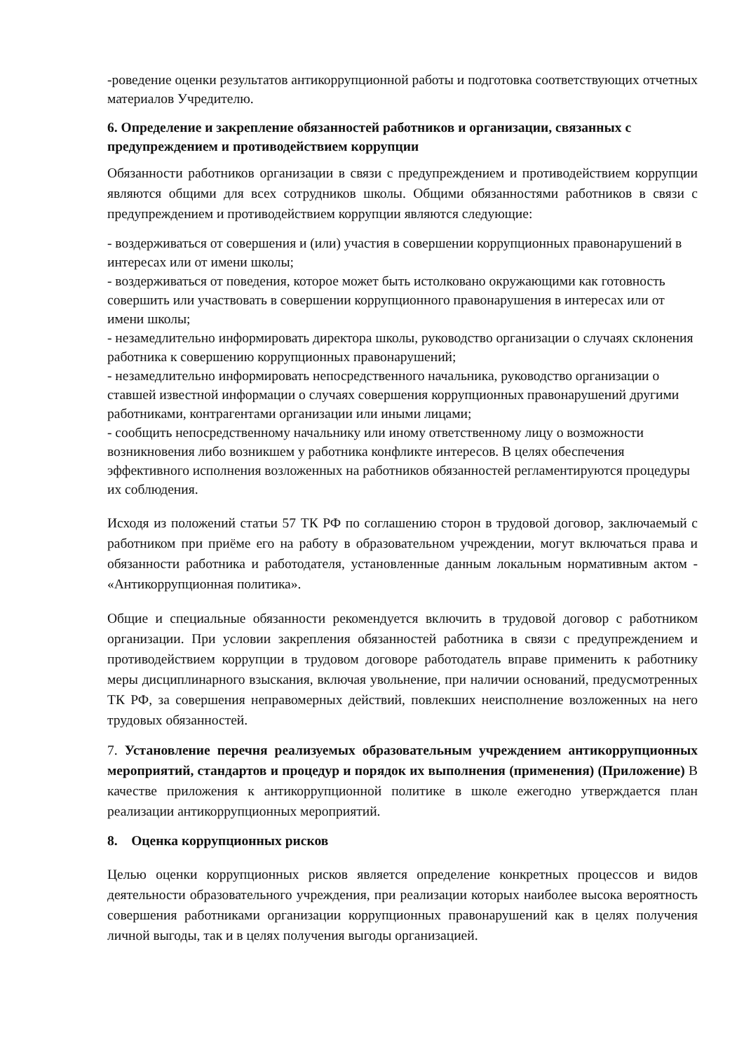-роведение оценки результатов антикоррупционной работы и подготовка соответствующих отчетных материалов Учредителю.
6. Определение и закрепление обязанностей работников и организации, связанных с предупреждением и противодействием коррупции
Обязанности работников организации в связи с предупреждением и противодействием коррупции являются общими для всех сотрудников школы. Общими обязанностями работников в связи с предупреждением и противодействием коррупции являются следующие:
- воздерживаться от совершения и (или) участия в совершении коррупционных правонарушений в интересах или от имени школы;
- воздерживаться от поведения, которое может быть истолковано окружающими как готовность совершить или участвовать в совершении коррупционного правонарушения в интересах или от имени школы;
- незамедлительно информировать директора школы, руководство организации о случаях склонения работника к совершению коррупционных правонарушений;
- незамедлительно информировать непосредственного начальника, руководство организации о ставшей известной информации о случаях совершения коррупционных правонарушений другими работниками, контрагентами организации или иными лицами;
- сообщить непосредственному начальнику или иному ответственному лицу о возможности возникновения либо возникшем у работника конфликте интересов. В целях обеспечения эффективного исполнения возложенных на работников обязанностей регламентируются процедуры их соблюдения.
Исходя из положений статьи 57 ТК РФ по соглашению сторон в трудовой договор, заключаемый с работником при приёме его на работу в образовательном учреждении, могут включаться права и обязанности работника и работодателя, установленные данным локальным нормативным актом - «Антикоррупционная политика».
Общие и специальные обязанности рекомендуется включить в трудовой договор с работником организации. При условии закрепления обязанностей работника в связи с предупреждением и противодействием коррупции в трудовом договоре работодатель вправе применить к работнику меры дисциплинарного взыскания, включая увольнение, при наличии оснований, предусмотренных ТК РФ, за совершения неправомерных действий, повлекших неисполнение возложенных на него трудовых обязанностей.
7. Установление перечня реализуемых образовательным учреждением антикоррупционных мероприятий, стандартов и процедур и порядок их выполнения (применения) (Приложение) В качестве приложения к антикоррупционной политике в школе ежегодно утверждается план реализации антикоррупционных мероприятий.
8. Оценка коррупционных рисков
Целью оценки коррупционных рисков является определение конкретных процессов и видов деятельности образовательного учреждения, при реализации которых наиболее высока вероятность совершения работниками организации коррупционных правонарушений как в целях получения личной выгоды, так и в целях получения выгоды организацией.